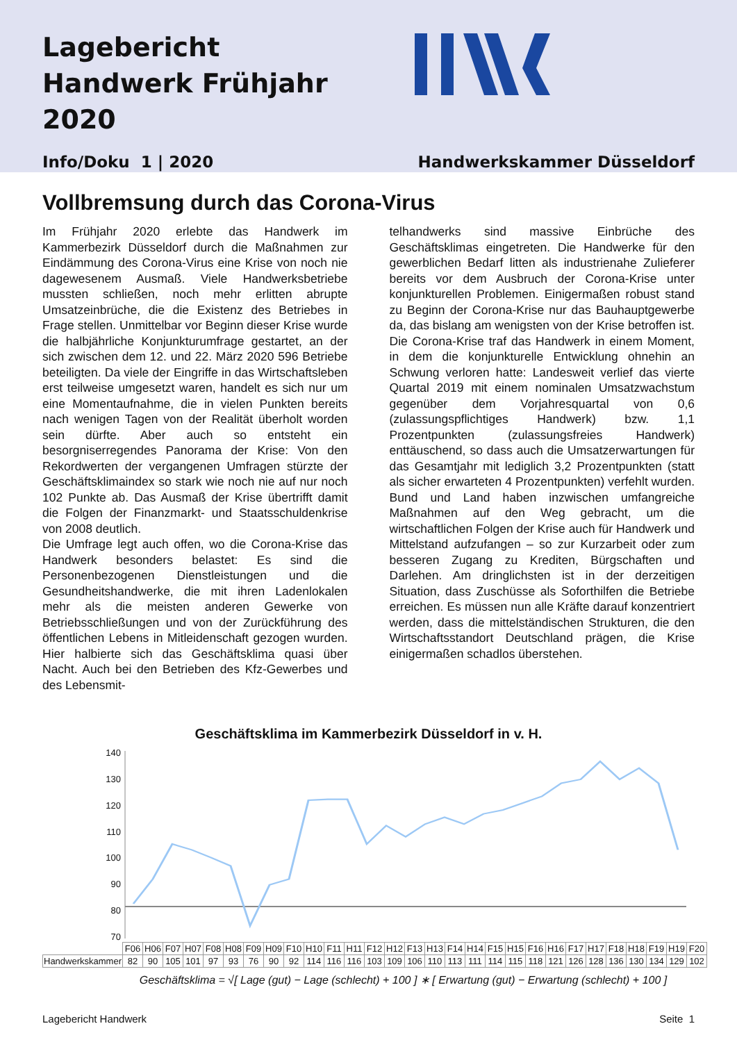Lagebericht Handwerk Frühjahr 2020
Info/Doku 1 | 2020 Handwerkskammer Düsseldorf
Vollbremsung durch das Corona-Virus
Im Frühjahr 2020 erlebte das Handwerk im Kammerbezirk Düsseldorf durch die Maßnahmen zur Eindämmung des Corona-Virus eine Krise von noch nie dagewesenem Ausmaß. Viele Handwerksbetriebe mussten schließen, noch mehr erlitten abrupte Umsatzeinbrüche, die die Existenz des Betriebes in Frage stellen. Unmittelbar vor Beginn dieser Krise wurde die halbjährliche Konjunkturumfrage gestartet, an der sich zwischen dem 12. und 22. März 2020 596 Betriebe beteiligten. Da viele der Eingriffe in das Wirtschaftsleben erst teilweise umgesetzt waren, handelt es sich nur um eine Momentaufnahme, die in vielen Punkten bereits nach wenigen Tagen von der Realität überholt worden sein dürfte. Aber auch so entsteht ein besorgniserregendes Panorama der Krise: Von den Rekordwerten der vergangenen Umfragen stürzte der Geschäftsklimaindex so stark wie noch nie auf nur noch 102 Punkte ab. Das Ausmaß der Krise übertrifft damit die Folgen der Finanzmarkt- und Staatsschuldenkrise von 2008 deutlich.
Die Umfrage legt auch offen, wo die Corona-Krise das Handwerk besonders belastet: Es sind die Personenbezogenen Dienstleistungen und die Gesundheitshandwerke, die mit ihren Ladenlokalen mehr als die meisten anderen Gewerke von Betriebsschließungen und von der Zurückführung des öffentlichen Lebens in Mitleidenschaft gezogen wurden. Hier halbierte sich das Geschäftsklima quasi über Nacht. Auch bei den Betrieben des Kfz-Gewerbes und des Lebensmit-
telhandwerks sind massive Einbrüche des Geschäftsklimas eingetreten. Die Handwerke für den gewerblichen Bedarf litten als industrienahe Zulieferer bereits vor dem Ausbruch der Corona-Krise unter konjunkturellen Problemen. Einigermaßen robust stand zu Beginn der Corona-Krise nur das Bauhauptgewerbe da, das bislang am wenigsten von der Krise betroffen ist.
Die Corona-Krise traf das Handwerk in einem Moment, in dem die konjunkturelle Entwicklung ohnehin an Schwung verloren hatte: Landesweit verlief das vierte Quartal 2019 mit einem nominalen Umsatzwachstum gegenüber dem Vorjahresquartal von 0,6 (zulassungspflichtiges Handwerk) bzw. 1,1 Prozentpunkten (zulassungsfreies Handwerk) enttäuschend, so dass auch die Umsatzerwartungen für das Gesamtjahr mit lediglich 3,2 Prozentpunkten (statt als sicher erwarteten 4 Prozentpunkten) verfehlt wurden. Bund und Land haben inzwischen umfangreiche Maßnahmen auf den Weg gebracht, um die wirtschaftlichen Folgen der Krise auch für Handwerk und Mittelstand aufzufangen – so zur Kurzarbeit oder zum besseren Zugang zu Krediten, Bürgschaften und Darlehen. Am dringlichsten ist in der derzeitigen Situation, dass Zuschüsse als Soforthilfen die Betriebe erreichen. Es müssen nun alle Kräfte darauf konzentriert werden, dass die mittelständischen Strukturen, die den Wirtschaftsstandort Deutschland prägen, die Krise einigermaßen schadlos überstehen.
Geschäftsklima im Kammerbezirk Düsseldorf in v. H.
140
130
120
110
100
90
80
70
| | F06 | H06 | F07 | H07 | F08 | H08 | F09 | H09 | F10 | H10 | F11 | H11 | F12 | H12 | F13 | H13 | F14 | H14 | F15 | H15 | F16 | H16 | F17 | H17 | F18 | H18 | F19 | H19 | F20 |
| Handwerkskammer | 82 | 90 | 105 | 101 | 97 | 93 | 76 | 90 | 92 | 114 | 116 | 116 | 103 | 109 | 106 | 110 | 113 | 111 | 114 | 115 | 118 | 121 | 126 | 128 | 136 | 130 | 134 | 129 | 102 |
Geschäftsklima = √[ Lage (gut) − Lage (schlecht) + 100 ] ∗ [ Erwartung (gut) − Erwartung (schlecht) + 100 ]
Lagebericht Handwerk Seite 1